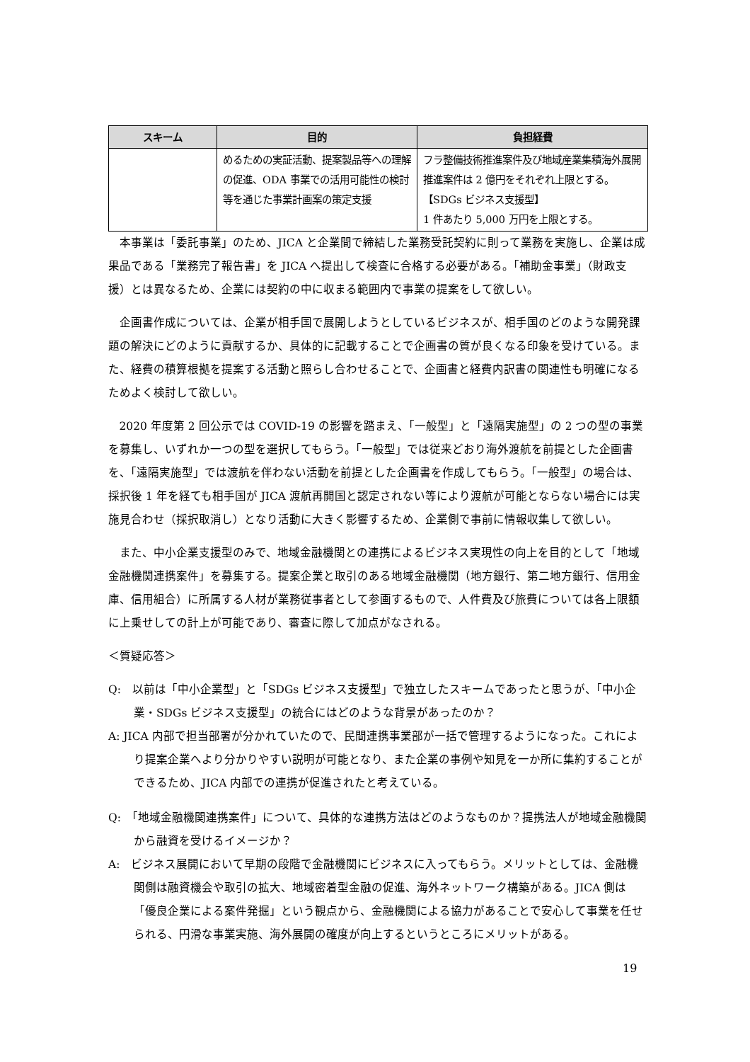| スキーム | 目的 | 負担経費 |
| --- | --- | --- |
| | めるための実証活動、提案製品等への理解の促進、ODA 事業での活用可能性の検討等を通じた事業計画案の策定支援 | フラ整備技術推進案件及び地域産業集積海外展開推進案件は 2 億円をそれぞれ上限とする。 【SDGs ビジネス支援型】 1 件あたり 5,000 万円を上限とする。 |
本事業は「委託事業」のため、JICA と企業間で締結した業務受託契約に則って業務を実施し、企業は成果品である「業務完了報告書」を JICA へ提出して検査に合格する必要がある。「補助金事業」（財政支援）とは異なるため、企業には契約の中に収まる範囲内で事業の提案をして欲しい。
企画書作成については、企業が相手国で展開しようとしているビジネスが、相手国のどのような開発課題の解決にどのように貢献するか、具体的に記載することで企画書の質が良くなる印象を受けている。また、経費の積算根拠を提案する活動と照らし合わせることで、企画書と経費内訳書の関連性も明確になるためよく検討して欲しい。
2020 年度第 2 回公示では COVID-19 の影響を踏まえ、「一般型」と「遠隔実施型」の 2 つの型の事業を募集し、いずれか一つの型を選択してもらう。「一般型」では従来どおり海外渡航を前提とした企画書を、「遠隔実施型」では渡航を伴わない活動を前提とした企画書を作成してもらう。「一般型」の場合は、採択後 1 年を経ても相手国が JICA 渡航再開国と認定されない等により渡航が可能とならない場合には実施見合わせ（採択取消し）となり活動に大きく影響するため、企業側で事前に情報収集して欲しい。
また、中小企業支援型のみで、地域金融機関との連携によるビジネス実現性の向上を目的として「地域金融機関連携案件」を募集する。提案企業と取引のある地域金融機関（地方銀行、第二地方銀行、信用金庫、信用組合）に所属する人材が業務従事者として参画するもので、人件費及び旅費については各上限額に上乗せしての計上が可能であり、審査に際して加点がなされる。
＜質疑応答＞
Q:　以前は「中小企業型」と「SDGs ビジネス支援型」で独立したスキームであったと思うが、「中小企業・SDGs ビジネス支援型」の統合にはどのような背景があったのか？
A: JICA 内部で担当部署が分かれていたので、民間連携事業部が一括で管理するようになった。これにより提案企業へより分かりやすい説明が可能となり、また企業の事例や知見を一か所に集約することができるため、JICA 内部での連携が促進されたと考えている。
Q:　「地域金融機関連携案件」について、具体的な連携方法はどのようなものか？提携法人が地域金融機関から融資を受けるイメージか？
A:　ビジネス展開において早期の段階で金融機関にビジネスに入ってもらう。メリットとしては、金融機関側は融資機会や取引の拡大、地域密着型金融の促進、海外ネットワーク構築がある。JICA 側は「優良企業による案件発掘」という観点から、金融機関による協力があることで安心して事業を任せられる、円滑な事業実施、海外展開の確度が向上するというところにメリットがある。
19